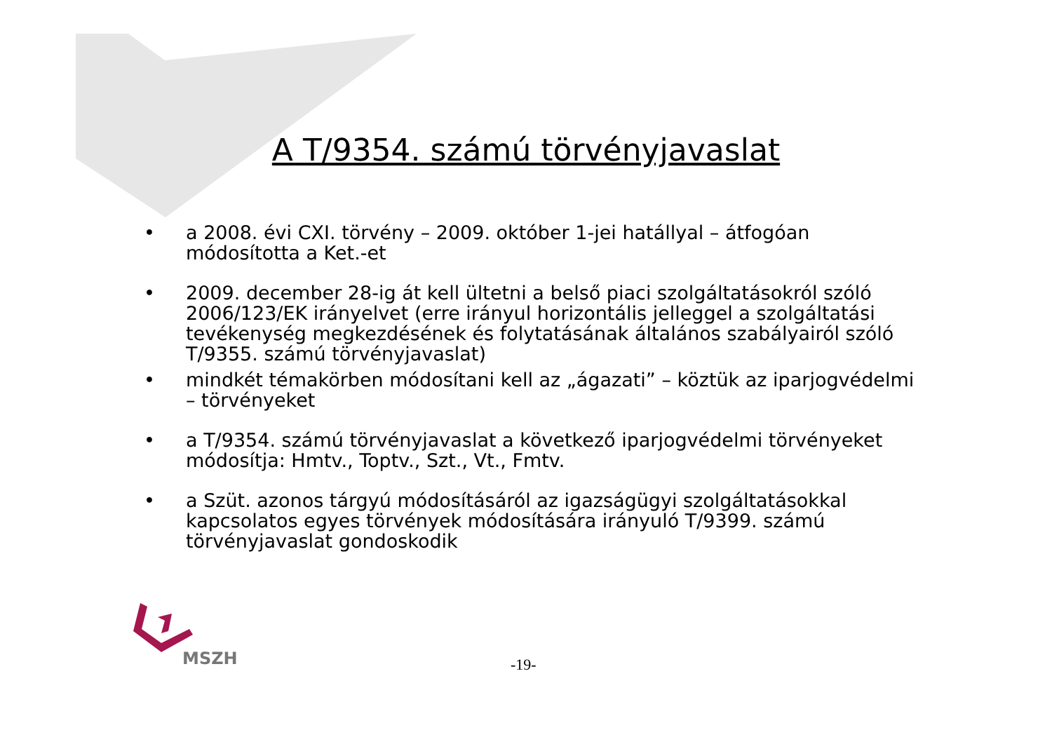A T/9354. számú törvényjavaslat
• a 2008. évi CXI. törvény – 2009. október 1-jei hatállyal – átfogóan módosította a Ket.-et
• 2009. december 28-ig át kell ültetni a belső piaci szolgáltatásokról szóló 2006/123/EK irányelvet (erre irányul horizontális jelleggel a szolgáltatási tevékenység megkezdésének és folytatásának általános szabályairól szóló T/9355. számú törvényjavaslat)
• mindkét témakörben módosítani kell az „ágazati” – köztük az iparjogvédelmi – törvényeket
• a T/9354. számú törvényjavaslat a következő iparjogvédelmi törvényeket módosítja: Hmtv., Toptv., Szt., Vt., Fmtv.
• a Szüt. azonos tárgyú módosításáról az igazságügyi szolgáltatásokkal kapcsolatos egyes törvények módosítására irányuló T/9399. számú törvényjavaslat gondoskodik
MSZH
-19-